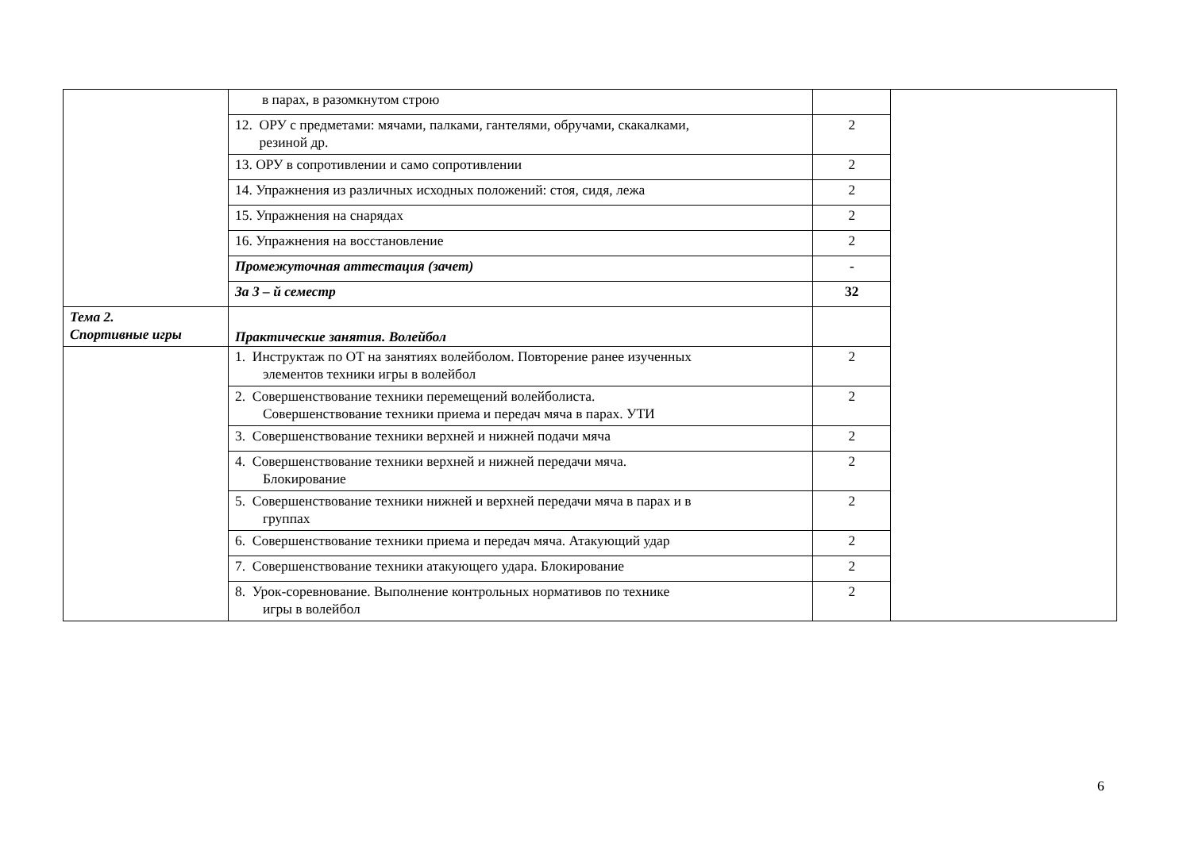| | в парах, в разомкнутом строю | | |
| | 12. ОРУ с предметами: мячами, палками, гантелями, обручами, скакалками, резиной др. | 2 | |
| | 13. ОРУ в сопротивлении и само сопротивлении | 2 | |
| | 14. Упражнения из различных исходных положений: стоя, сидя, лежа | 2 | |
| | 15. Упражнения на снарядах | 2 | |
| | 16. Упражнения на восстановление | 2 | |
| | Промежуточная аттестация (зачет) | - | |
| | За 3 – й семестр | 32 | |
| Тема 2. Спортивные игры | Практические занятия. Волейбол | | |
| | 1. Инструктаж по ОТ на занятиях волейболом. Повторение ранее изученных элементов техники игры в волейбол | 2 | |
| | 2. Совершенствование техники перемещений волейболиста. Совершенствование техники приема и передач мяча в парах. УТИ | 2 | |
| | 3. Совершенствование техники верхней и нижней подачи мяча | 2 | |
| | 4. Совершенствование техники верхней и нижней передачи мяча. Блокирование | 2 | |
| | 5. Совершенствование техники нижней и верхней передачи мяча в парах и в группах | 2 | |
| | 6. Совершенствование техники приема и передач мяча. Атакующий удар | 2 | |
| | 7. Совершенствование техники атакующего удара. Блокирование | 2 | |
| | 8. Урок-соревнование. Выполнение контрольных нормативов по технике игры в волейбол | 2 | |
6